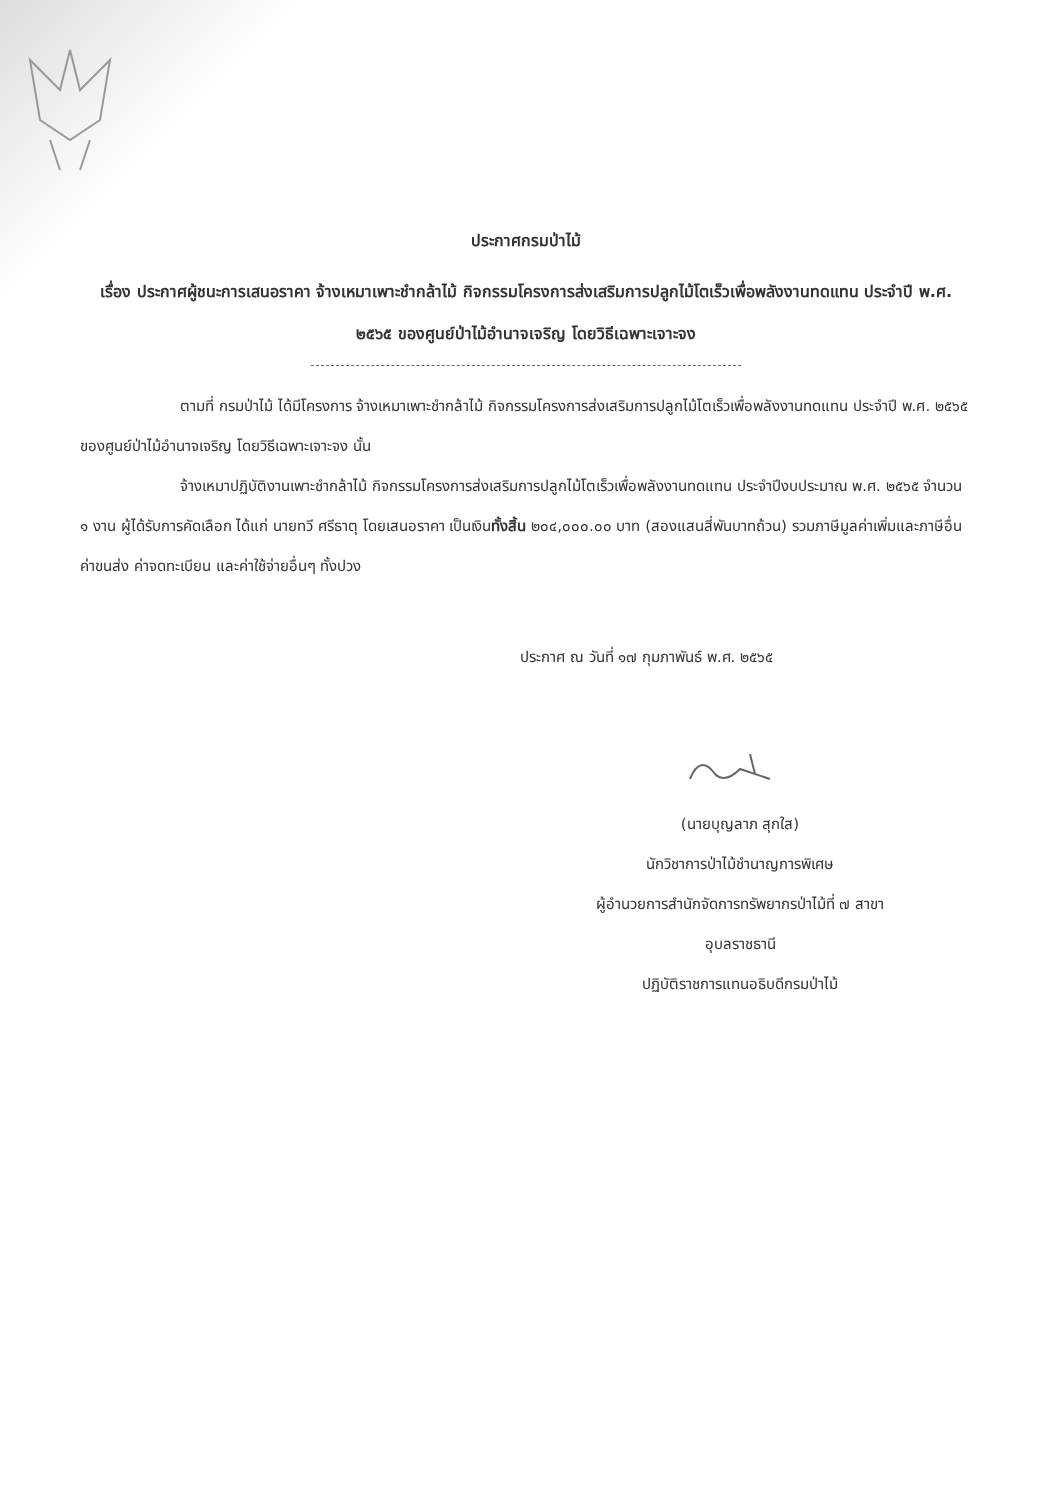ประกาศกรมป่าไม้
เรื่อง ประกาศผู้ชนะการเสนอราคา จ้างเหมาเพาะชำกล้าไม้ กิจกรรมโครงการส่งเสริมการปลูกไม้โตเร็วเพื่อพลังงานทดแทน ประจำปี พ.ศ. ๒๕๖๕ ของศูนย์ป่าไม้อำนาจเจริญ โดยวิธีเฉพาะเจาะจง
ตามที่ กรมป่าไม้ ได้มีโครงการ จ้างเหมาเพาะชำกล้าไม้ กิจกรรมโครงการส่งเสริมการปลูกไม้โตเร็วเพื่อพลังงานทดแทน ประจำปี พ.ศ. ๒๕๖๕ ของศูนย์ป่าไม้อำนาจเจริญ โดยวิธีเฉพาะเจาะจง นั้น
จ้างเหมาปฏิบัติงานเพาะชำกล้าไม้ กิจกรรมโครงการส่งเสริมการปลูกไม้โตเร็วเพื่อพลังงานทดแทน ประจำปีงบประมาณ พ.ศ. ๒๕๖๕ จำนวน ๑ งาน ผู้ได้รับการคัดเลือก ได้แก่ นายทวี ศรีธาตุ โดยเสนอราคา เป็นเงินทั้งสิ้น ๒๐๔,๐๐๐.๐๐ บาท (สองแสนสี่พันบาทถ้วน) รวมภาษีมูลค่าเพิ่มและภาษีอื่น ค่าขนส่ง ค่าจดทะเบียน และค่าใช้จ่ายอื่นๆ ทั้งปวง
ประกาศ ณ วันที่ ๑๗ กุมภาพันธ์ พ.ศ. ๒๕๖๕
(นายบุญลาภ สุกใส)
นักวิชาการป่าไม้ชำนาญการพิเศษ
ผู้อำนวยการสำนักจัดการทรัพยากรป่าไม้ที่ ๗ สาขา
อุบลราชธานี
ปฏิบัติราชการแทนอธิบดีกรมป่าไม้